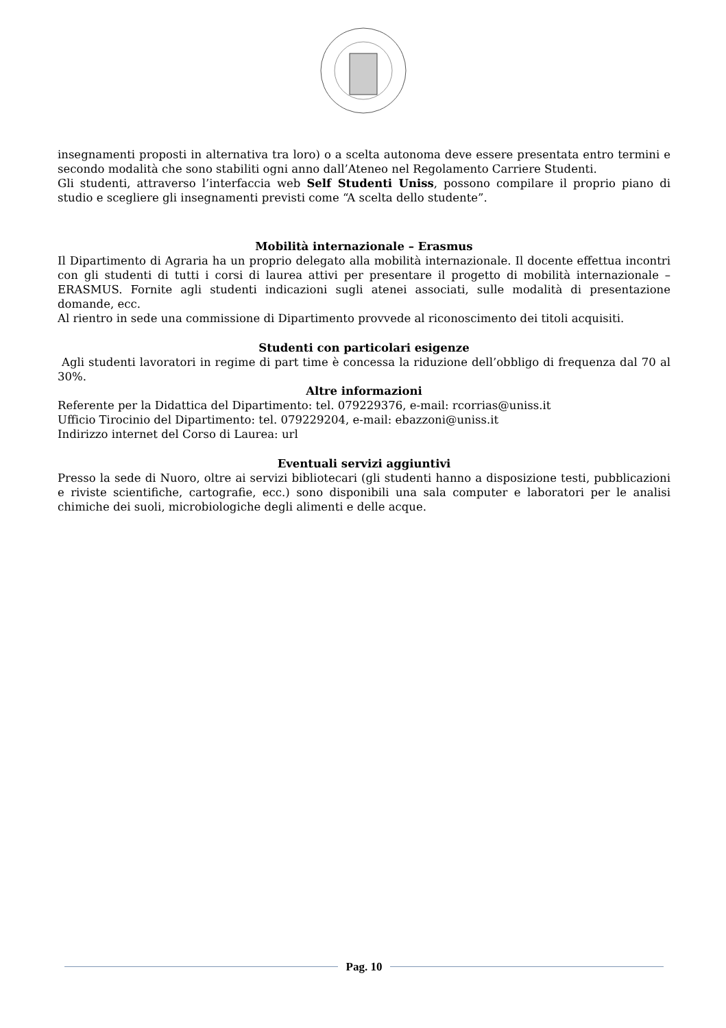insegnamenti proposti in alternativa tra loro) o a scelta autonoma deve essere presentata entro termini e secondo modalità che sono stabiliti ogni anno dall’Ateneo nel Regolamento Carriere Studenti.
Gli studenti, attraverso l’interfaccia web Self Studenti Uniss, possono compilare il proprio piano di studio e scegliere gli insegnamenti previsti come “A scelta dello studente”.
Mobilità internazionale – Erasmus
Il Dipartimento di Agraria ha un proprio delegato alla mobilità internazionale. Il docente effettua incontri con gli studenti di tutti i corsi di laurea attivi per presentare il progetto di mobilità internazionale – ERASMUS. Fornite agli studenti indicazioni sugli atenei associati, sulle modalità di presentazione domande, ecc.
Al rientro in sede una commissione di Dipartimento provvede al riconoscimento dei titoli acquisiti.
Studenti con particolari esigenze
Agli studenti lavoratori in regime di part time è concessa la riduzione dell’obbligo di frequenza dal 70 al 30%.
Altre informazioni
Referente per la Didattica del Dipartimento: tel. 079229376, e-mail: rcorrias@uniss.it
Ufficio Tirocinio del Dipartimento: tel. 079229204, e-mail: ebazzoni@uniss.it
Indirizzo internet del Corso di Laurea: url
Eventuali servizi aggiuntivi
Presso la sede di Nuoro, oltre ai servizi bibliotecari (gli studenti hanno a disposizione testi, pubblicazioni e riviste scientifiche, cartografie, ecc.) sono disponibili una sala computer e laboratori per le analisi chimiche dei suoli, microbiologiche degli alimenti e delle acque.
Pag. 10